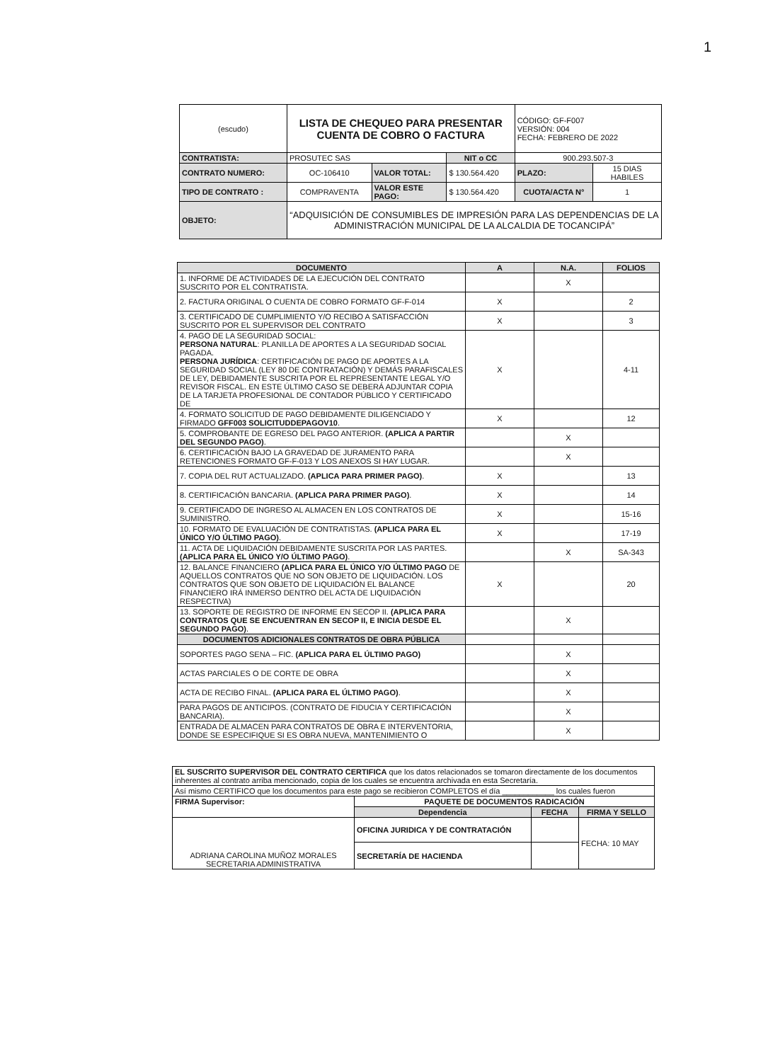1
| (escudo) | LISTA DE CHEQUEO PARA PRESENTAR CUENTA DE COBRO O FACTURA | | | CÓDIGO: GF-F007 VERSIÓN: 004 FECHA: FEBRERO DE 2022 | |
| CONTRATISTA: | PROSUTEC SAS | | NIT o CC | 900.293.507-3 | |
| CONTRATO NUMERO: | OC-106410 | VALOR TOTAL: | $ 130.564.420 | PLAZO: | 15 DIAS HABILES |
| TIPO DE CONTRATO : | COMPRAVENTA | VALOR ESTE PAGO: | $ 130.564.420 | CUOTA/ACTA N° | 1 |
| OBJETO: | “ADQUISICIÓN DE CONSUMIBLES DE IMPRESIÓN PARA LAS DEPENDENCIAS DE LA ADMINISTRACIÓN MUNICIPAL DE LA ALCALDIA DE TOCANCIPÁ” | | | | |
| DOCUMENTO | A | N.A. | FOLIOS |
| --- | --- | --- | --- |
| 1. INFORME DE ACTIVIDADES DE LA EJECUCIÓN DEL CONTRATO SUSCRITO POR EL CONTRATISTA. | | X | |
| 2. FACTURA ORIGINAL O CUENTA DE COBRO FORMATO GF-F-014 | X | | 2 |
| 3. CERTIFICADO DE CUMPLIMIENTO Y/O RECIBO A SATISFACCIÓN SUSCRITO POR EL SUPERVISOR DEL CONTRATO | X | | 3 |
| 4. PAGO DE LA SEGURIDAD SOCIAL: PERSONA NATURAL : PLANILLA DE APORTES A LA SEGURIDAD SOCIAL PAGADA. PERSONA JURÍDICA : CERTIFICACIÓN DE PAGO DE APORTES A LA SEGURIDAD SOCIAL (LEY 80 DE CONTRATACIÓN) Y DEMÁS PARAFISCALES DE LEY, DEBIDAMENTE SUSCRITA POR EL REPRESENTANTE LEGAL Y/O REVISOR FISCAL. EN ESTE ÚLTIMO CASO SE DEBERÁ ADJUNTAR COPIA DE LA TARJETA PROFESIONAL DE CONTADOR PÚBLICO Y CERTIFICADO DE | X | | 4-11 |
| 4. FORMATO SOLICITUD DE PAGO DEBIDAMENTE DILIGENCIADO Y FIRMADO GFF003 SOLICITUDDEPAGOV10 . | X | | 12 |
| 5. COMPROBANTE DE EGRESO DEL PAGO ANTERIOR. (APLICA A PARTIR DEL SEGUNDO PAGO) . | | X | |
| 6. CERTIFICACIÓN BAJO LA GRAVEDAD DE JURAMENTO PARA RETENCIONES FORMATO GF-F-013 Y LOS ANEXOS SI HAY LUGAR. | | X | |
| 7. COPIA DEL RUT ACTUALIZADO. (APLICA PARA PRIMER PAGO) . | X | | 13 |
| 8. CERTIFICACIÓN BANCARIA. (APLICA PARA PRIMER PAGO) . | X | | 14 |
| 9. CERTIFICADO DE INGRESO AL ALMACEN EN LOS CONTRATOS DE SUMINISTRO. | X | | 15-16 |
| 10. FORMATO DE EVALUACIÓN DE CONTRATISTAS. (APLICA PARA EL ÚNICO Y/O ÚLTIMO PAGO) . | X | | 17-19 |
| 11. ACTA DE LIQUIDACIÓN DEBIDAMENTE SUSCRITA POR LAS PARTES. (APLICA PARA EL ÚNICO Y/O ÚLTIMO PAGO) . | | X | SA-343 |
| 12. BALANCE FINANCIERO (APLICA PARA EL ÚNICO Y/O ÚLTIMO PAGO DE AQUELLOS CONTRATOS QUE NO SON OBJETO DE LIQUIDACIÓN. LOS CONTRATOS QUE SON OBJETO DE LIQUIDACIÓN EL BALANCE FINANCIERO IRÁ INMERSO DENTRO DEL ACTA DE LIQUIDACIÓN RESPECTIVA) | X | | 20 |
| 13. SOPORTE DE REGISTRO DE INFORME EN SECOP II. (APLICA PARA CONTRATOS QUE SE ENCUENTRAN EN SECOP II, E INICIA DESDE EL SEGUNDO PAGO) . | | X | |
| DOCUMENTOS ADICIONALES CONTRATOS DE OBRA PÚBLICA | | | |
| SOPORTES PAGO SENA – FIC. (APLICA PARA EL ÚLTIMO PAGO) | | X | |
| ACTAS PARCIALES O DE CORTE DE OBRA | | X | |
| ACTA DE RECIBO FINAL. (APLICA PARA EL ÚLTIMO PAGO) . | | X | |
| PARA PAGOS DE ANTICIPOS. (CONTRATO DE FIDUCIA Y CERTIFICACIÓN BANCARIA). | | X | |
| ENTRADA DE ALMACEN PARA CONTRATOS DE OBRA E INTERVENTORIA, DONDE SE ESPECIFIQUE SI ES OBRA NUEVA, MANTENIMIENTO O | | X | |
| EL SUSCRITO SUPERVISOR DEL CONTRATO CERTIFICA que los datos relacionados se tomaron directamente de los documentos inherentes al contrato arriba mencionado, copia de los cuales se encuentra archivada en esta Secretaría. | | | |
| Así mismo CERTIFICO que los documentos para este pago se recibieron COMPLETOS el día ____________ los cuales fueron | | | |
| FIRMA Supervisor: | PAQUETE DE DOCUMENTOS RADICACIÓN | | |
| | Dependencia | FECHA | FIRMA Y SELLO |
| ADRIANA CAROLINA MUÑOZ MORALES SECRETARIA ADMINISTRATIVA | OFICINA JURIDICA Y DE CONTRATACIÓN | | FECHA: 10 MAY |
| | SECRETARÍA DE HACIENDA | | |